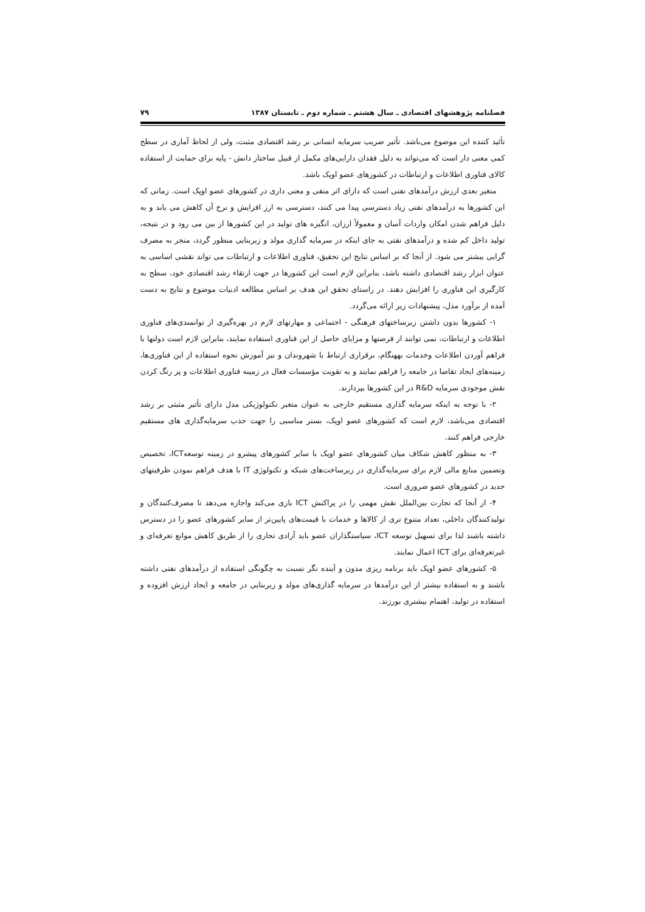فصلنامه پژوهشهای اقتصادی ـ سال هشتم ـ شماره دوم ـ تابستان ۱۳۸۷ ۷۹
تأئید کننده این موضوع می‌باشد. تأثیر ضریب سرمایه انسانی بر رشد اقتصادی مثبت، ولی از لحاظ آماری در سطح کمی معنی دار است که می‌تواند به دلیل فقدان دارایی‌های مکمل از قبیل ساختار دانش - پایه برای حمایت از استفاده کالای فناوری اطلاعات و ارتباطات در کشورهای عضو اوپک باشد.
متغیر بعدی ارزش درآمدهای نفتی است که دارای اثر منفی و معنی داری در کشورهای عضو اوپک است. زمانی که این کشورها به درآمدهای نفتی زیاد دسترسی پیدا می کنند، دسترسی به ارز افزایش و نرخ آن کاهش می یابد و به دلیل فراهم شدن امکان واردات آسان و معمولاً ارزان، انگیزه های تولید در این کشورها از بین می رود و در نتیجه، تولید داخل کم شده و درآمدهای نفتی به جای اینکه در سرمایه گذاری مولد و زیربنایی منظور گردد، منجر به مصرف گرایی بیشتر می شود. از آنجا که بر اساس نتایج این تحقیق، فناوری اطلاعات و ارتباطات می تواند نقشی اساسی به عنوان ابزار رشد اقتصادی داشته باشد، بنابراین لازم است این کشورها در جهت ارتقاء رشد اقتصادی خود، سطح به کارگیری این فناوری را افزایش دهند. در راستای تحقق این هدف بر اساس مطالعه ادبیات موضوع و نتایج به دست آمده از برآورد مدل، پیشنهادات زیر ارائه می‌گردد.
۱- کشورها بدون داشتن زیرساختهای فرهنگی - اجتماعی و مهارتهای لازم در بهره‌گیری از توانمندی‌های فناوری اطلاعات و ارتباطات، نمی توانند از فرصتها و مزایای حاصل از این فناوری استفاده نمایند، بنابراین لازم است دولتها با فراهم آوردن اطلاعات وخدمات بههنگام، برقراری ارتباط با شهروندان و نیز آموزش نحوه استفاده از این فناوری‌ها، زمینه‌های ایجاد تقاضا در جامعه را فراهم نمایند و به تقویت مؤسسات فعال در زمینه فناوری اطلاعات و پر رنگ کردن نقش موجودی سرمایه R&D در این کشورها بپردازند.
۲- با توجه به اینکه سرمایه گذاری مستقیم خارجی به عنوان متغیر تکنولوژیکی مدل دارای تأثیر مثبتی بر رشد اقتصادی می‌باشد، لازم است که کشورهای عضو اوپک، بستر مناسبی را جهت جذب سرمایه‌گذاری های مستقیم خارجی فراهم کنند.
۳- به منظور کاهش شکاف میان کشورهای عضو اوپک با سایر کشورهای پیشرو در زمینه توسعهICT، تخصیص وتضمین منابع مالی لازم برای سرمایه‌گذاری در زیرساخت‌های شبکه و تکنولوژی IT با هدف فراهم نمودن ظرفیتهای جدید در کشورهای عضو ضروری است.
۴- از آنجا که تجارت بین‌الملل نقش مهمی را در پراکنش ICT بازی می‌کند واجازه می‌دهد تا مصرف‌کنندگان و تولیدکنندگان داخلی، تعداد متنوع تری از کالاها و خدمات با قیمت‌های پایین‌تر از سایر کشورهای عضو را در دسترس داشته باشند لذا برای تسهیل توسعه ICT، سیاستگذاران عضو باید آزادی تجاری را از طریق کاهش موانع تعرفه‌ای و غیرتعرفه‌ای برای ICT اعمال نمایند.
۵- کشورهای عضو اوپک باید برنامه ریزی مدون و آینده نگر نسبت به چگونگی استفاده از درآمدهای نفتی داشته باشند و به استفاده بیشتر از این درآمدها در سرمایه گذاری‌های مولد و زیربنایی در جامعه و ایجاد ارزش افزوده و استفاده در تولید، اهتمام بیشتری بورزند.